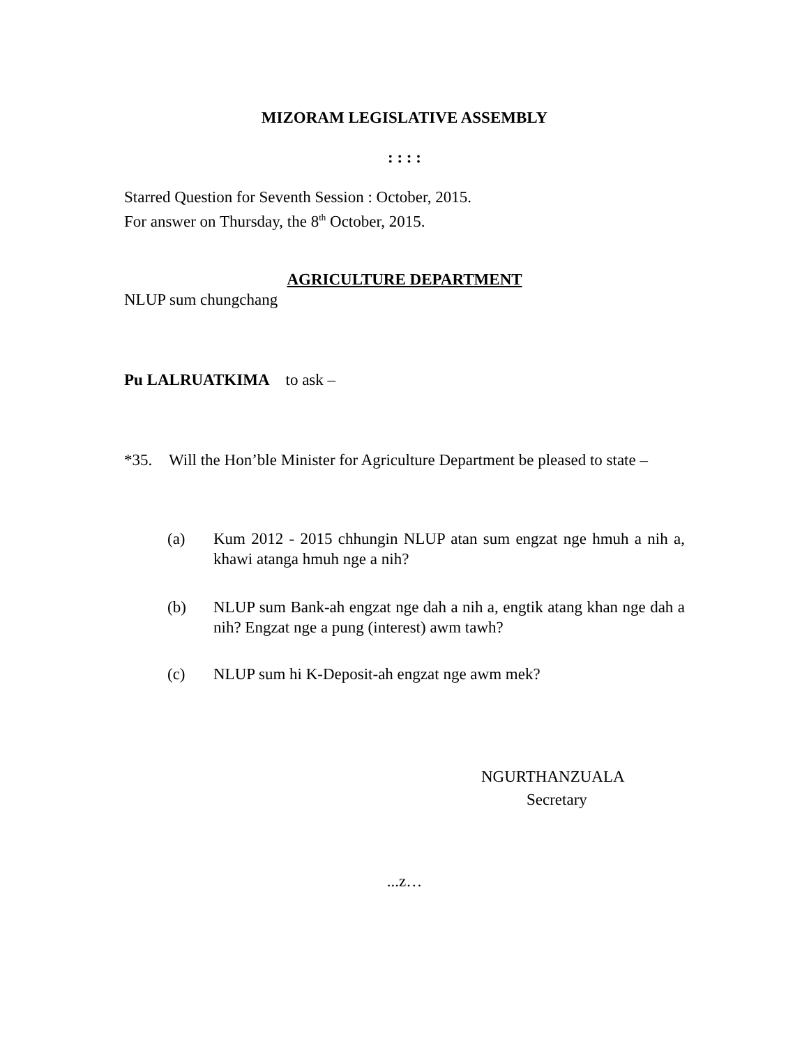MIZORAM LEGISLATIVE ASSEMBLY
: : : :
Starred Question for Seventh Session : October, 2015.
For answer on Thursday, the 8<sup>th</sup> October, 2015.
AGRICULTURE DEPARTMENT
NLUP sum chungchang
Pu LALRUATKIMA to ask –
*35. Will the Hon’ble Minister for Agriculture Department be pleased to state –
(a) Kum 2012 - 2015 chhungin NLUP atan sum engzat nge hmuh a nih a, khawi atanga hmuh nge a nih?
(b) NLUP sum Bank-ah engzat nge dah a nih a, engtik atang khan nge dah a nih? Engzat nge a pung (interest) awm tawh?
(c) NLUP sum hi K-Deposit-ah engzat nge awm mek?
NGURTHANZUALA
Secretary
...z…